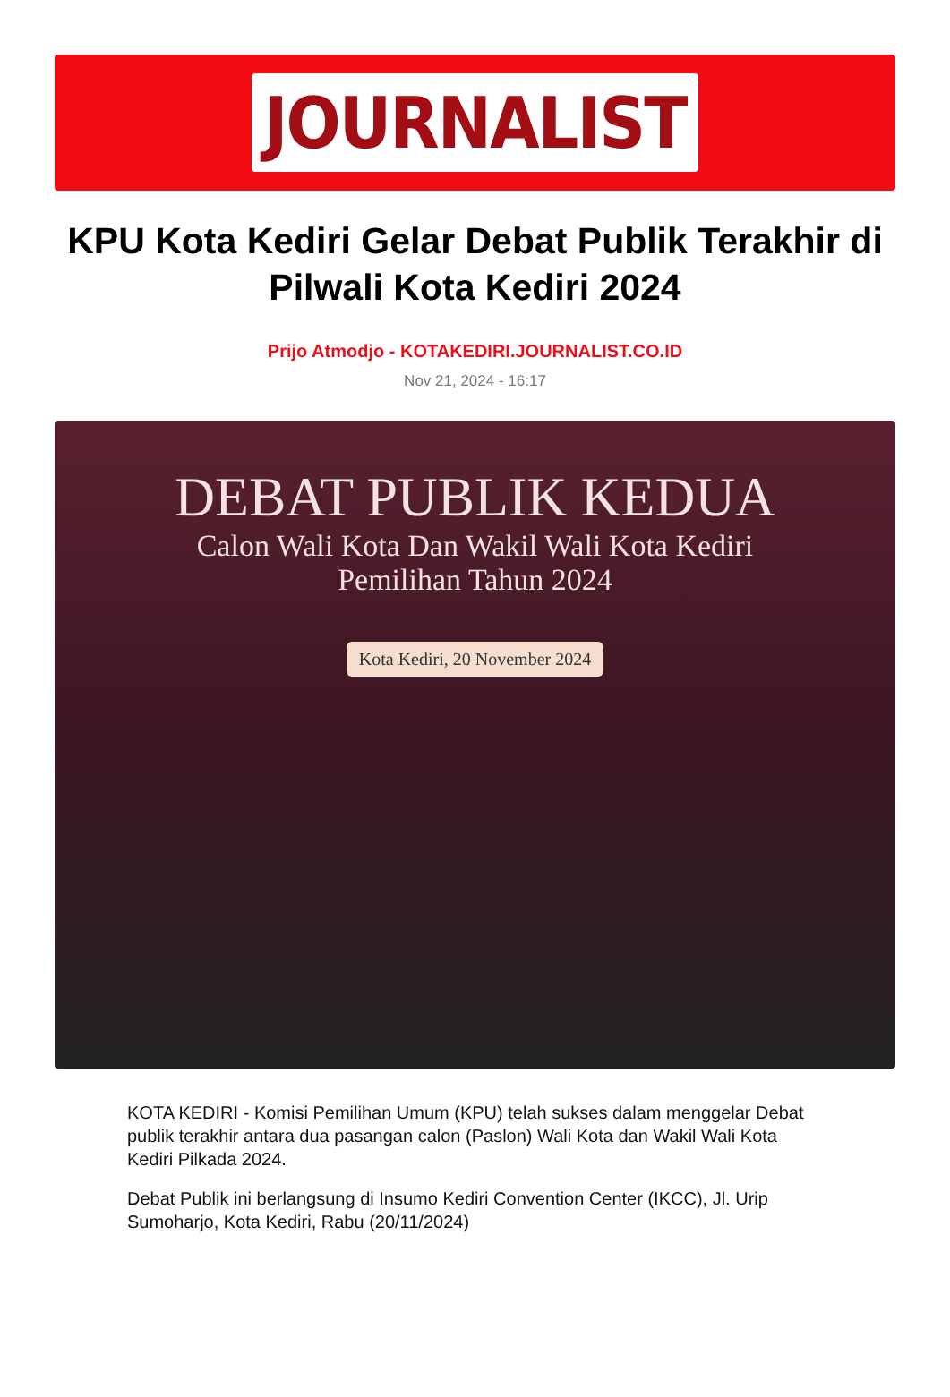JOURNALIST
KPU Kota Kediri Gelar Debat Publik Terakhir di Pilwali Kota Kediri 2024
Prijo Atmodjo - KOTAKEDIRI.JOURNALIST.CO.ID
Nov 21, 2024 - 16:17
DEBAT PUBLIK KEDUA
Calon Wali Kota Dan Wakil Wali Kota Kediri
Pemilihan Tahun 2024
Kota Kediri, 20 November 2024
KOTA KEDIRI - Komisi Pemilihan Umum (KPU) telah sukses dalam menggelar Debat publik terakhir antara dua pasangan calon (Paslon) Wali Kota dan Wakil Wali Kota Kediri Pilkada 2024.
Debat Publik ini berlangsung di Insumo Kediri Convention Center (IKCC), Jl. Urip Sumoharjo, Kota Kediri, Rabu (20/11/2024)